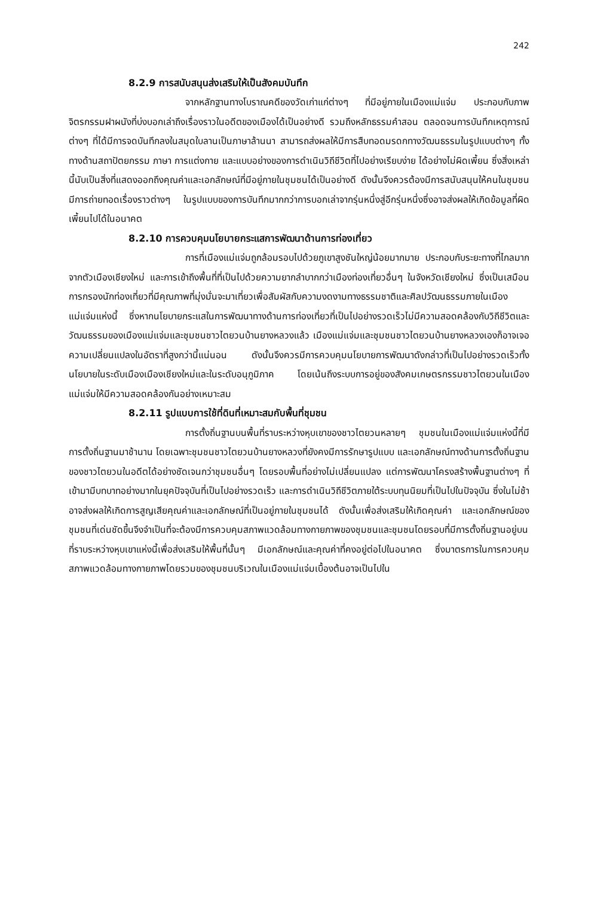242
8.2.9 การสนับสนุนส่งเสริมให้เป็นสังคมบันทึก
จากหลักฐานทางโบราณคดีของวัดเก่าแก่ต่างๆ ที่มีอยู่ภายในเมืองแม่แจ่ม ประกอบกับภาพจิตรกรรมฝาผนังที่บ่งบอกเล่าถึงเรื่องราวในอดีตของเมืองได้เป็นอย่างดี รวมถึงหลักธรรมคำสอน ตลอดจนการบันทึกเหตุการณ์ต่างๆ ที่ได้มีการจดบันทึกลงในสมุดใบลานเป็นภาษาล้านนา สามารถส่งผลให้มีการสืบทอดมรดกทางวัฒนธรรมในรูปแบบต่างๆ ทั้งทางด้านสถาปัตยกรรม ภาษา การแต่งกาย และแบบอย่างของการดำเนินวิถีชีวิตที่ไปอย่างเรียบง่าย ได้อย่างไม่ผิดเพี้ยน ซึ่งสิ่งเหล่านี้นับเป็นสิ่งที่แสดงออกถึงคุณค่าและเอกลักษณ์ที่มีอยู่ภายในชุมชนได้เป็นอย่างดี ดังนั้นจึงควรต้องมีการสนับสนุนให้คนในชุมชนมีการถ่ายทอดเรื่องราวต่างๆ ในรูปแบบของการบันทึกมากกว่าการบอกเล่าจากรุ่นหนึ่งสู่อีกรุ่นหนึ่งซึ่งอาจส่งผลให้เกิดข้อมูลที่ผิดเพี้ยนไปได้ในอนาคต
8.2.10 การควบคุมนโยบายกระแสการพัฒนาด้านการท่องเที่ยว
การที่เมืองแม่แจ่มถูกล้อมรอบไปด้วยภูเขาสูงชันใหญ่น้อยมากมาย ประกอบกับระยะทางที่ไกลมากจากตัวเมืองเชียงใหม่ และการเข้าถึงพื้นที่ที่เป็นไปด้วยความยากลำบากกว่าเมืองท่องเที่ยวอื่นๆ ในจังหวัดเชียงใหม่ ซึ่งเป็นเสมือนการกรองนักท่องเที่ยวที่มีคุณภาพที่มุ่งมั่นจะมาเที่ยวเพื่อสัมผัสกับความงดงามทางธรรมชาติและศิลปวัฒนธรรมภายในเมืองแม่แจ่มแห่งนี้ ซึ่งหากนโยบายกระแสในการพัฒนาทางด้านการท่องเที่ยวที่เป็นไปอย่างรวดเร็วไม่มีความสอดคล้องกับวิถีชีวิตและวัฒนธรรมของเมืองแม่แจ่มและชุมชนชาวไตยวนบ้านยางหลวงแล้ว เมืองแม่แจ่มและชุมชนชาวไตยวนบ้านยางหลวงเองก็อาจเจอความเปลี่ยนแปลงในอัตราที่สูงกว่านี้แน่นอน ดังนั้นจึงควรมีการควบคุมนโยบายการพัฒนาดังกล่าวที่เป็นไปอย่างรวดเร็วทั้งนโยบายในระดับเมืองเมืองเชียงใหม่และในระดับอนุภูมิภาค โดยเน้นถึงระบบการอยู่ของสังคมเกษตรกรรมชาวไตยวนในเมืองแม่แจ่มให้มีความสอดคล้องกันอย่างเหมาะสม
8.2.11 รูปแบบการใช้ที่ดินที่เหมาะสมกับพื้นที่ชุมชน
การตั้งถิ่นฐานบนพื้นที่ราบระหว่างหุบเขาของชาวไตยวนหลายๆ ชุมชนในเมืองแม่แจ่มแห่งนี้ที่มีการตั้งถิ่นฐานมาช้านาน โดยเฉพาะชุมชนชาวไตยวนบ้านยางหลวงที่ยังคงมีการรักษารูปแบบ และเอกลักษณ์ทางด้านการตั้งถิ่นฐานของชาวไตยวนในอดีตได้อย่างชัดเจนกว่าชุมชนอื่นๆ โดยรอบพื้นที่อย่างไม่เปลี่ยนแปลง แต่การพัฒนาโครงสร้างพื้นฐานต่างๆ ที่เข้ามามีบทบาทอย่างมากในยุคปัจจุบันที่เป็นไปอย่างรวดเร็ว และการดำเนินวิถีชีวิตภายใต้ระบบทุนนิยมที่เป็นไปในปัจจุบัน ซึ่งในไม่ช้าอาจส่งผลให้เกิดการสูญเสียคุณค่าและเอกลักษณ์ที่เป็นอยู่ภายในชุมชนได้ ดังนั้นเพื่อส่งเสริมให้เกิดคุณค่า และเอกลักษณ์ของชุมชนที่เด่นชัดขึ้นจึงจำเป็นที่จะต้องมีการควบคุมสภาพแวดล้อมทางกายภาพของชุมชนและชุมชนโดยรอบที่มีการตั้งถิ่นฐานอยู่บนที่ราบระหว่างหุบเขาแห่งนี้เพื่อส่งเสริมให้พื้นที่นั้นๆ มีเอกลักษณ์และคุณค่าที่คงอยู่ต่อไปในอนาคต ซึ่งมาตรการในการควบคุมสภาพแวดล้อมทางกายภาพโดยรวมของชุมชนบริเวณในเมืองแม่แจ่มเบื้องต้นอาจเป็นไปใน